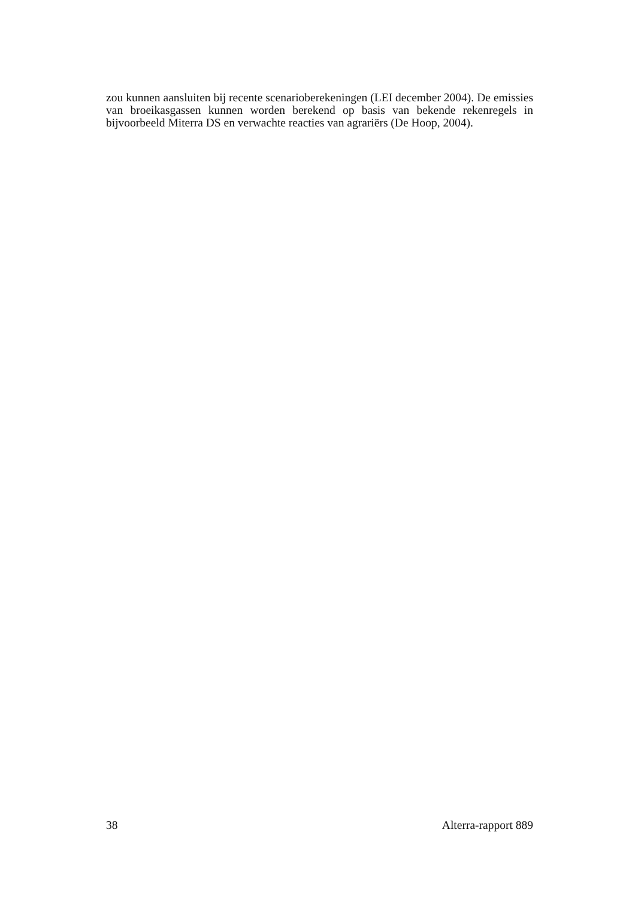zou kunnen aansluiten bij recente scenarioberekeningen (LEI december 2004). De emissies van broeikasgassen kunnen worden berekend op basis van bekende rekenregels in bijvoorbeeld Miterra DS en verwachte reacties van agrariërs (De Hoop, 2004).
38 Alterra-rapport 889